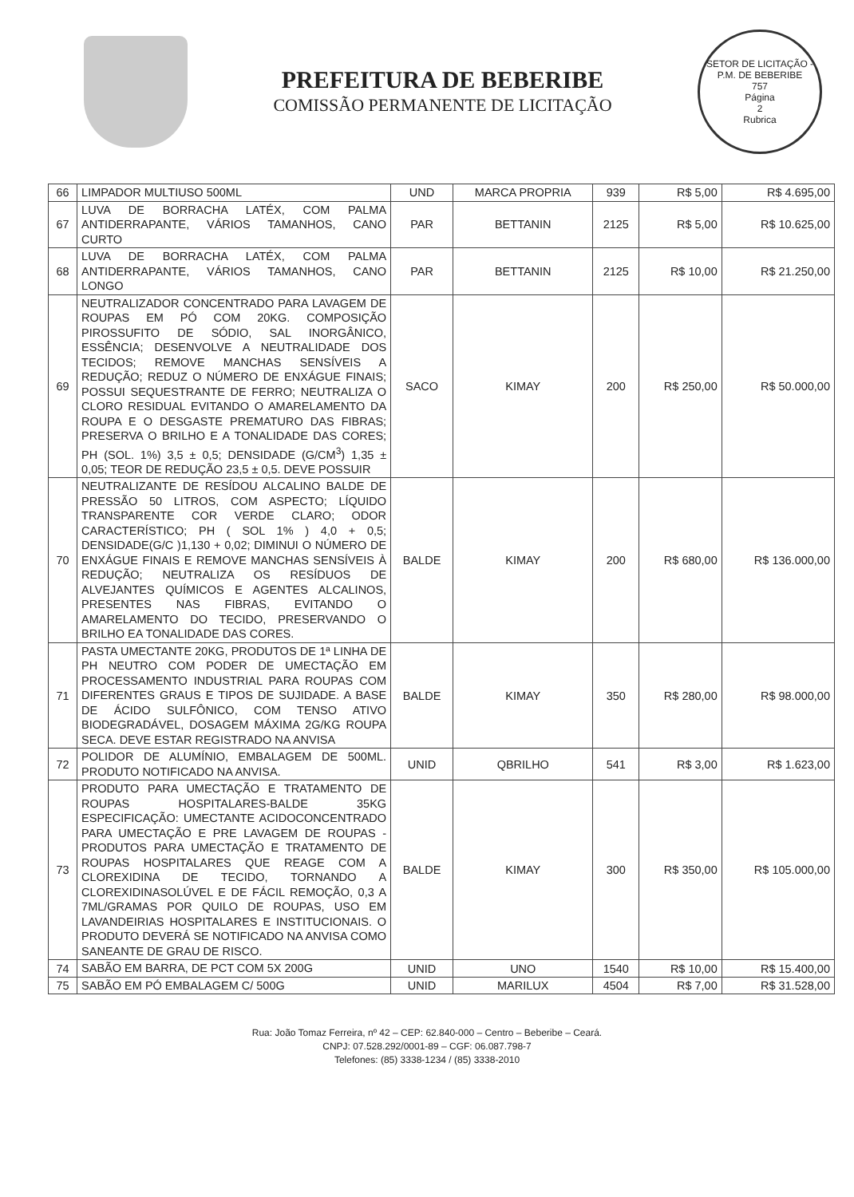PREFEITURA DE BEBERIBE
COMISSÃO PERMANENTE DE LICITAÇÃO
SETOR DE LICITAÇÃO - P.M. DE BEBERIBE
757
Página
2
Rubrica
| 66 | LIMPADOR MULTIUSO 500ML | UND | MARCA PROPRIA | 939 | R$ 5,00 | R$ 4.695,00 |
| 67 | LUVA DE BORRACHA LATÉX, COM PALMA ANTIDERRAPANTE, VÁRIOS TAMANHOS, CANO CURTO | PAR | BETTANIN | 2125 | R$ 5,00 | R$ 10.625,00 |
| 68 | LUVA DE BORRACHA LATÉX, COM PALMA ANTIDERRAPANTE, VÁRIOS TAMANHOS, CANO LONGO | PAR | BETTANIN | 2125 | R$ 10,00 | R$ 21.250,00 |
| 69 | NEUTRALIZADOR CONCENTRADO PARA LAVAGEM DE ROUPAS EM PÓ COM 20KG. COMPOSIÇÃO PIROSSUFITO DE SÓDIO, SAL INORGÂNICO, ESSÊNCIA; DESENVOLVE A NEUTRALIDADE DOS TECIDOS; REMOVE MANCHAS SENSÍVEIS A REDUÇÃO; REDUZ O NÚMERO DE ENXÁGUE FINAIS; POSSUI SEQUESTRANTE DE FERRO; NEUTRALIZA O CLORO RESIDUAL EVITANDO O AMARELAMENTO DA ROUPA E O DESGASTE PREMATURO DAS FIBRAS; PRESERVA O BRILHO E A TONALIDADE DAS CORES; PH (SOL. 1%) 3,5 ± 0,5; DENSIDADE (G/CM<sup>3</sup>) 1,35 ± 0,05; TEOR DE REDUÇÃO 23,5 ± 0,5. DEVE POSSUIR | SACO | KIMAY | 200 | R$ 250,00 | R$ 50.000,00 |
| 70 | NEUTRALIZANTE DE RESÍDOU ALCALINO BALDE DE PRESSÃO 50 LITROS, COM ASPECTO; LÍQUIDO TRANSPARENTE COR VERDE CLARO; ODOR CARACTERÍSTICO; PH ( SOL 1% ) 4,0 + 0,5; DENSIDADE(G/C )1,130 + 0,02; DIMINUI O NÚMERO DE ENXÁGUE FINAIS E REMOVE MANCHAS SENSÍVEIS À REDUÇÃO; NEUTRALIZA OS RESÍDUOS DE ALVEJANTES QUÍMICOS E AGENTES ALCALINOS, PRESENTES NAS FIBRAS, EVITANDO O AMARELAMENTO DO TECIDO, PRESERVANDO O BRILHO EA TONALIDADE DAS CORES. | BALDE | KIMAY | 200 | R$ 680,00 | R$ 136.000,00 |
| 71 | PASTA UMECTANTE 20KG, PRODUTOS DE 1ª LINHA DE PH NEUTRO COM PODER DE UMECTAÇÃO EM PROCESSAMENTO INDUSTRIAL PARA ROUPAS COM DIFERENTES GRAUS E TIPOS DE SUJIDADE. A BASE DE ÁCIDO SULFÔNICO, COM TENSO ATIVO BIODEGRADÁVEL, DOSAGEM MÁXIMA 2G/KG ROUPA SECA. DEVE ESTAR REGISTRADO NA ANVISA | BALDE | KIMAY | 350 | R$ 280,00 | R$ 98.000,00 |
| 72 | POLIDOR DE ALUMÍNIO, EMBALAGEM DE 500ML. PRODUTO NOTIFICADO NA ANVISA. | UNID | QBRILHO | 541 | R$ 3,00 | R$ 1.623,00 |
| 73 | PRODUTO PARA UMECTAÇÃO E TRATAMENTO DE ROUPAS HOSPITALARES-BALDE 35KG ESPECIFICAÇÃO: UMECTANTE ACIDOCONCENTRADO PARA UMECTAÇÃO E PRE LAVAGEM DE ROUPAS - PRODUTOS PARA UMECTAÇÃO E TRATAMENTO DE ROUPAS HOSPITALARES QUE REAGE COM A CLOREXIDINA DE TECIDO, TORNANDO A CLOREXIDINASOLÚVEL E DE FÁCIL REMOÇÃO, 0,3 A 7ML/GRAMAS POR QUILO DE ROUPAS, USO EM LAVANDEIRIAS HOSPITALARES E INSTITUCIONAIS. O PRODUTO DEVERÁ SE NOTIFICADO NA ANVISA COMO SANEANTE DE GRAU DE RISCO. | BALDE | KIMAY | 300 | R$ 350,00 | R$ 105.000,00 |
| 74 | SABÃO EM BARRA, DE PCT COM 5X 200G | UNID | UNO | 1540 | R$ 10,00 | R$ 15.400,00 |
| 75 | SABÃO EM PÓ EMBALAGEM C/ 500G | UNID | MARILUX | 4504 | R$ 7,00 | R$ 31.528,00 |
Rua: João Tomaz Ferreira, nº 42 – CEP: 62.840-000 – Centro – Beberibe – Ceará.
CNPJ: 07.528.292/0001-89 – CGF: 06.087.798-7
Telefones: (85) 3338-1234 / (85) 3338-2010